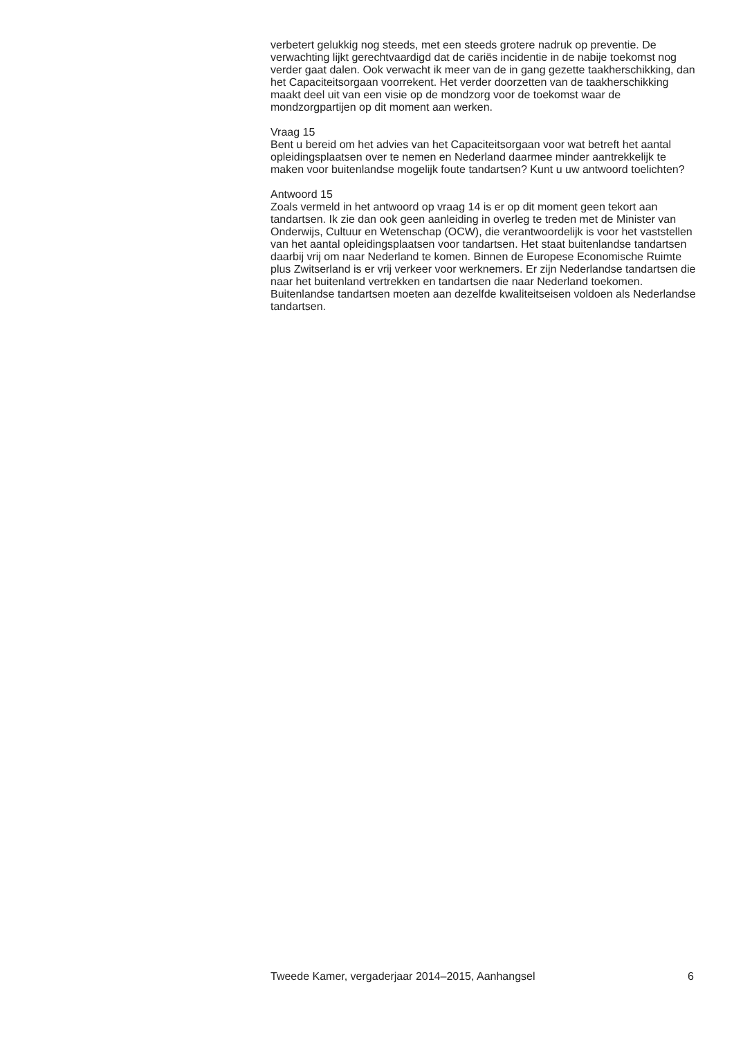verbetert gelukkig nog steeds, met een steeds grotere nadruk op preventie. De verwachting lijkt gerechtvaardigd dat de cariës incidentie in de nabije toekomst nog verder gaat dalen. Ook verwacht ik meer van de in gang gezette taakherschikking, dan het Capaciteitsorgaan voorrekent. Het verder doorzetten van de taakherschikking maakt deel uit van een visie op de mondzorg voor de toekomst waar de mondzorgpartijen op dit moment aan werken.
Vraag 15
Bent u bereid om het advies van het Capaciteitsorgaan voor wat betreft het aantal opleidingsplaatsen over te nemen en Nederland daarmee minder aantrekkelijk te maken voor buitenlandse mogelijk foute tandartsen? Kunt u uw antwoord toelichten?
Antwoord 15
Zoals vermeld in het antwoord op vraag 14 is er op dit moment geen tekort aan tandartsen. Ik zie dan ook geen aanleiding in overleg te treden met de Minister van Onderwijs, Cultuur en Wetenschap (OCW), die verantwoordelijk is voor het vaststellen van het aantal opleidingsplaatsen voor tandartsen. Het staat buitenlandse tandartsen daarbij vrij om naar Nederland te komen. Binnen de Europese Economische Ruimte plus Zwitserland is er vrij verkeer voor werknemers. Er zijn Nederlandse tandartsen die naar het buitenland vertrekken en tandartsen die naar Nederland toekomen. Buitenlandse tandartsen moeten aan dezelfde kwaliteitseisen voldoen als Nederlandse tandartsen.
Tweede Kamer, vergaderjaar 2014–2015, Aanhangsel 6